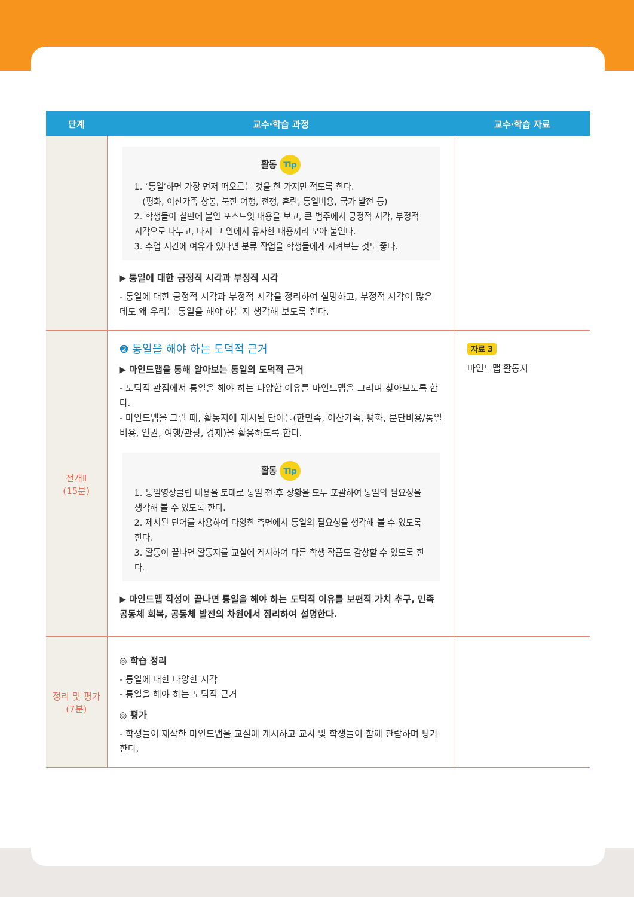| 단계 | 교수·학습 과정 | 교수·학습 자료 |
| --- | --- | --- |
| | 활동 Tip 1. ‘통일’하면 가장 먼저 떠오르는 것을 한 가지만 적도록 한다. (평화, 이산가족 상봉, 북한 여행, 전쟁, 혼란, 통일비용, 국가 발전 등) 2. 학생들이 칠판에 붙인 포스트잇 내용을 보고, 큰 범주에서 긍정적 시각, 부정적 시각으로 나누고, 다시 그 안에서 유사한 내용끼리 모아 붙인다. 3. 수업 시간에 여유가 있다면 분류 작업을 학생들에게 시켜보는 것도 좋다. ▶ 통일에 대한 긍정적 시각과 부정적 시각 - 통일에 대한 긍정적 시각과 부정적 시각을 정리하여 설명하고, 부정적 시각이 많은 데도 왜 우리는 통일을 해야 하는지 생각해 보도록 한다. | |
| 전개Ⅱ (15분) | ❷ 통일을 해야 하는 도덕적 근거 ▶ 마인드맵을 통해 알아보는 통일의 도덕적 근거 - 도덕적 관점에서 통일을 해야 하는 다양한 이유를 마인드맵을 그리며 찾아보도록 한다. - 마인드맵을 그릴 때, 활동지에 제시된 단어들(한민족, 이산가족, 평화, 분단비용/통일비용, 인권, 여행/관광, 경제)을 활용하도록 한다. 활동 Tip 1. 통일영상클립 내용을 토대로 통일 전·후 상황을 모두 포괄하여 통일의 필요성을 생각해 볼 수 있도록 한다. 2. 제시된 단어를 사용하여 다양한 측면에서 통일의 필요성을 생각해 볼 수 있도록 한다. 3. 활동이 끝나면 활동지를 교실에 게시하여 다른 학생 작품도 감상할 수 있도록 한다. ▶ 마인드맵 작성이 끝나면 통일을 해야 하는 도덕적 이유를 보편적 가치 추구, 민족 공동체 회복, 공동체 발전의 차원에서 정리하여 설명한다. | 자료 3 마인드맵 활동지 |
| 정리 및 평가 (7분) | ◎ 학습 정리 - 통일에 대한 다양한 시각 - 통일을 해야 하는 도덕적 근거 ◎ 평가 - 학생들이 제작한 마인드맵을 교실에 게시하고 교사 및 학생들이 함께 관람하며 평가한다. | |